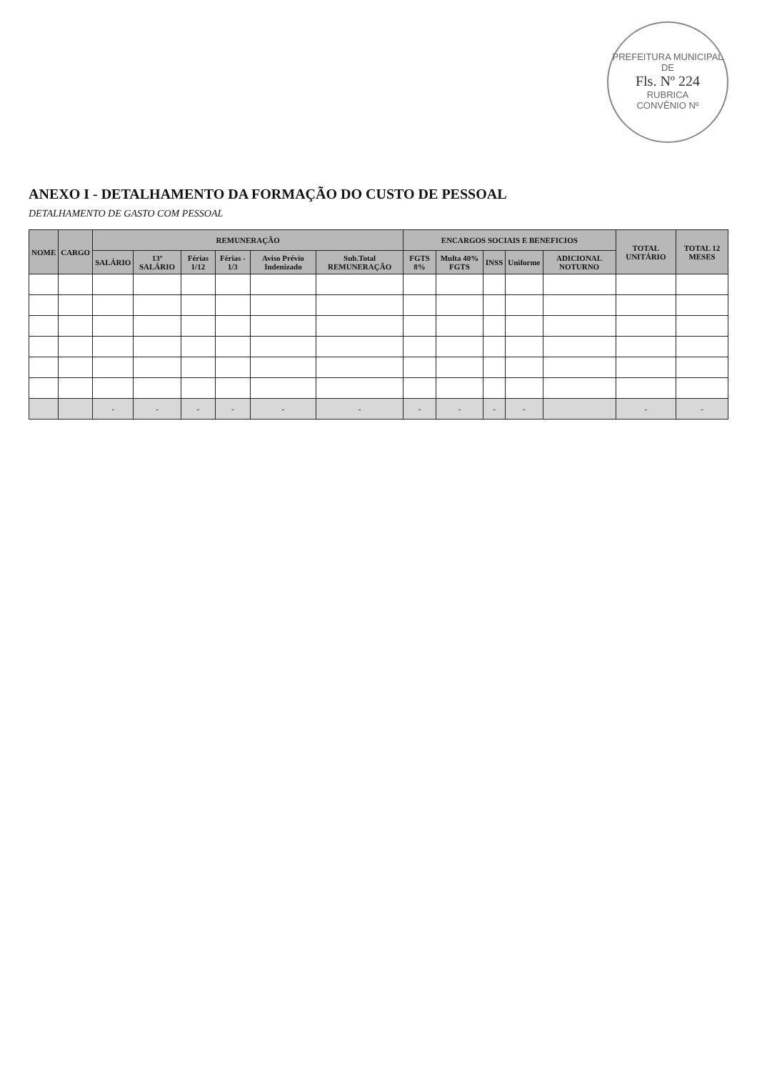PREFEITURA MUNICIPAL DE
Fls. Nº 224
RUBRICA
CONVÊNIO Nº
ANEXO I - DETALHAMENTO DA FORMAÇÃO DO CUSTO DE PESSOAL
DETALHAMENTO DE GASTO COM PESSOAL
| NOME | CARGO | REMUNERAÇÃO | | | | | | ENCARGOS SOCIAIS E BENEFICIOS | | | | | TOTAL UNITÁRIO | TOTAL 12 MESES |
| --- | --- | --- | --- | --- | --- | --- | --- | --- | --- | --- | --- | --- | --- | --- |
| | | SALÁRIO | 13º SALÁRIO | Férias 1/12 | Férias - 1/3 | Aviso Prévio Indenizado | Sub.Total REMUNERAÇÃO | FGTS 8% | Multa 40% FGTS | INSS | Uniforme | ADICIONAL NOTURNO | | |
| | | - | - | - | - | - | - | - | - | - | - | | - | - |